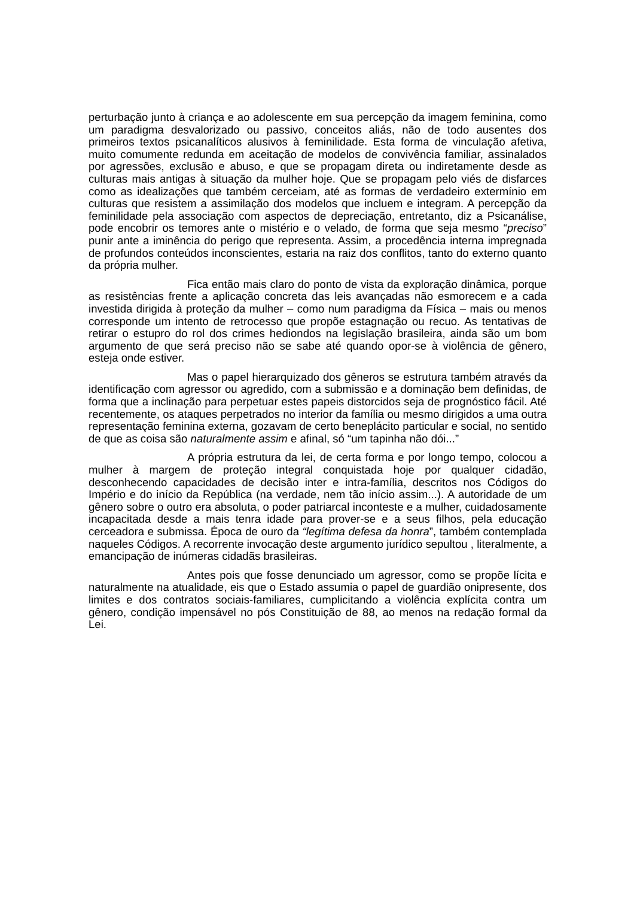perturbação junto à criança e ao adolescente em sua percepção da imagem feminina, como um paradigma desvalorizado ou passivo, conceitos aliás, não de todo ausentes dos primeiros textos psicanalíticos alusivos à feminilidade. Esta forma de vinculação afetiva, muito comumente redunda em aceitação de modelos de convivência familiar, assinalados por agressões, exclusão e abuso, e que se propagam direta ou indiretamente desde as culturas mais antigas à situação da mulher hoje. Que se propagam pelo viés de disfarces como as idealizações que também cerceiam, até as formas de verdadeiro extermínio em culturas que resistem a assimilação dos modelos que incluem e integram. A percepção da feminilidade pela associação com aspectos de depreciação, entretanto, diz a Psicanálise, pode encobrir os temores ante o mistério e o velado, de forma que seja mesmo “preciso” punir ante a iminência do perigo que representa. Assim, a procedência interna impregnada de profundos conteúdos inconscientes, estaria na raiz dos conflitos, tanto do externo quanto da própria mulher.
Fica então mais claro do ponto de vista da exploração dinâmica, porque as resistências frente a aplicação concreta das leis avançadas não esmorecem e a cada investida dirigida à proteção da mulher – como num paradigma da Física – mais ou menos corresponde um intento de retrocesso que propõe estagnação ou recuo. As tentativas de retirar o estupro do rol dos crimes hediondos na legislação brasileira, ainda são um bom argumento de que será preciso não se sabe até quando opor-se à violência de gênero, esteja onde estiver.
Mas o papel hierarquizado dos gêneros se estrutura também através da identificação com agressor ou agredido, com a submissão e a dominação bem definidas, de forma que a inclinação para perpetuar estes papeis distorcidos seja de prognóstico fácil. Até recentemente, os ataques perpetrados no interior da família ou mesmo dirigidos a uma outra representação feminina externa, gozavam de certo beneplácito particular e social, no sentido de que as coisa são naturalmente assim e afinal, só “um tapinha não dói...”
A própria estrutura da lei, de certa forma e por longo tempo, colocou a mulher à margem de proteção integral conquistada hoje por qualquer cidadão, desconhecendo capacidades de decisão inter e intra-família, descritos nos Códigos do Império e do início da República (na verdade, nem tão início assim...). A autoridade de um gênero sobre o outro era absoluta, o poder patriarcal inconteste e a mulher, cuidadosamente incapacitada desde a mais tenra idade para prover-se e a seus filhos, pela educação cerceadora e submissa. Época de ouro da “legítima defesa da honra”, também contemplada naqueles Códigos. A recorrente invocação deste argumento jurídico sepultou , literalmente, a emancipação de inúmeras cidadãs brasileiras.
Antes pois que fosse denunciado um agressor, como se propõe lícita e naturalmente na atualidade, eis que o Estado assumia o papel de guardião onipresente, dos limites e dos contratos sociais-familiares, cumplicitando a violência explícita contra um gênero, condição impensável no pós Constituição de 88, ao menos na redação formal da Lei.